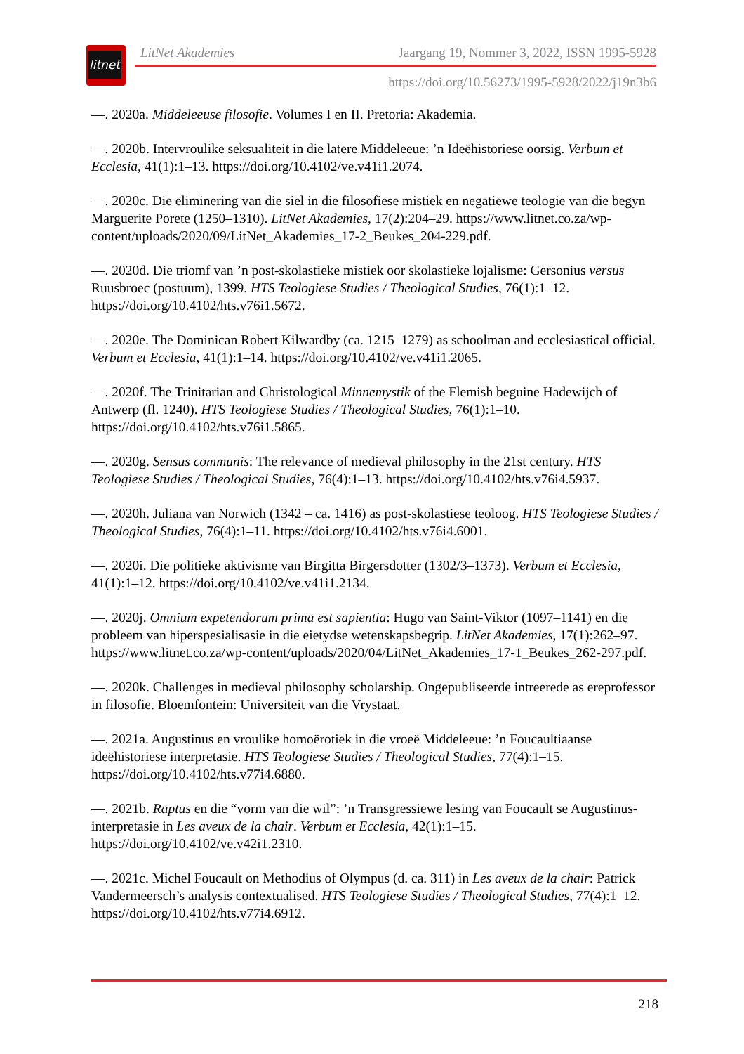litnet
LitNet Akademies Jaargang 19, Nommer 3, 2022, ISSN 1995-5928
https://doi.org/10.56273/1995-5928/2022/j19n3b6
—. 2020a. Middeleeuse filosofie. Volumes I en II. Pretoria: Akademia.
—. 2020b. Intervroulike seksualiteit in die latere Middeleeue: ’n Ideëhistoriese oorsig. Verbum et Ecclesia, 41(1):1–13. https://doi.org/10.4102/ve.v41i1.2074.
—. 2020c. Die eliminering van die siel in die filosofiese mistiek en negatiewe teologie van die begyn Marguerite Porete (1250–1310). LitNet Akademies, 17(2):204–29. https://www.litnet.co.za/wp-content/uploads/2020/09/LitNet_Akademies_17-2_Beukes_204-229.pdf.
—. 2020d. Die triomf van ’n post-skolastieke mistiek oor skolastieke lojalisme: Gersonius versus Ruusbroec (postuum), 1399. HTS Teologiese Studies / Theological Studies, 76(1):1–12. https://doi.org/10.4102/hts.v76i1.5672.
—. 2020e. The Dominican Robert Kilwardby (ca. 1215–1279) as schoolman and ecclesiastical official. Verbum et Ecclesia, 41(1):1–14. https://doi.org/10.4102/ve.v41i1.2065.
—. 2020f. The Trinitarian and Christological Minnemystik of the Flemish beguine Hadewijch of Antwerp (fl. 1240). HTS Teologiese Studies / Theological Studies, 76(1):1–10. https://doi.org/10.4102/hts.v76i1.5865.
—. 2020g. Sensus communis: The relevance of medieval philosophy in the 21st century. HTS Teologiese Studies / Theological Studies, 76(4):1–13. https://doi.org/10.4102/hts.v76i4.5937.
—. 2020h. Juliana van Norwich (1342 – ca. 1416) as post-skolastiese teoloog. HTS Teologiese Studies / Theological Studies, 76(4):1–11. https://doi.org/10.4102/hts.v76i4.6001.
—. 2020i. Die politieke aktivisme van Birgitta Birgersdotter (1302/3–1373). Verbum et Ecclesia, 41(1):1–12. https://doi.org/10.4102/ve.v41i1.2134.
—. 2020j. Omnium expetendorum prima est sapientia: Hugo van Saint-Viktor (1097–1141) en die probleem van hiperspesialisasie in die eietydse wetenskapsbegrip. LitNet Akademies, 17(1):262–97. https://www.litnet.co.za/wp-content/uploads/2020/04/LitNet_Akademies_17-1_Beukes_262-297.pdf.
—. 2020k. Challenges in medieval philosophy scholarship. Ongepubliseerde intreerede as ereprofessor in filosofie. Bloemfontein: Universiteit van die Vrystaat.
—. 2021a. Augustinus en vroulike homoërotiek in die vroeë Middeleeue: ’n Foucaultiaanse ideëhistoriese interpretasie. HTS Teologiese Studies / Theological Studies, 77(4):1–15. https://doi.org/10.4102/hts.v77i4.6880.
—. 2021b. Raptus en die “vorm van die wil”: ’n Transgressiewe lesing van Foucault se Augustinus-interpretasie in Les aveux de la chair. Verbum et Ecclesia, 42(1):1–15. https://doi.org/10.4102/ve.v42i1.2310.
—. 2021c. Michel Foucault on Methodius of Olympus (d. ca. 311) in Les aveux de la chair: Patrick Vandermeersch’s analysis contextualised. HTS Teologiese Studies / Theological Studies, 77(4):1–12. https://doi.org/10.4102/hts.v77i4.6912.
218